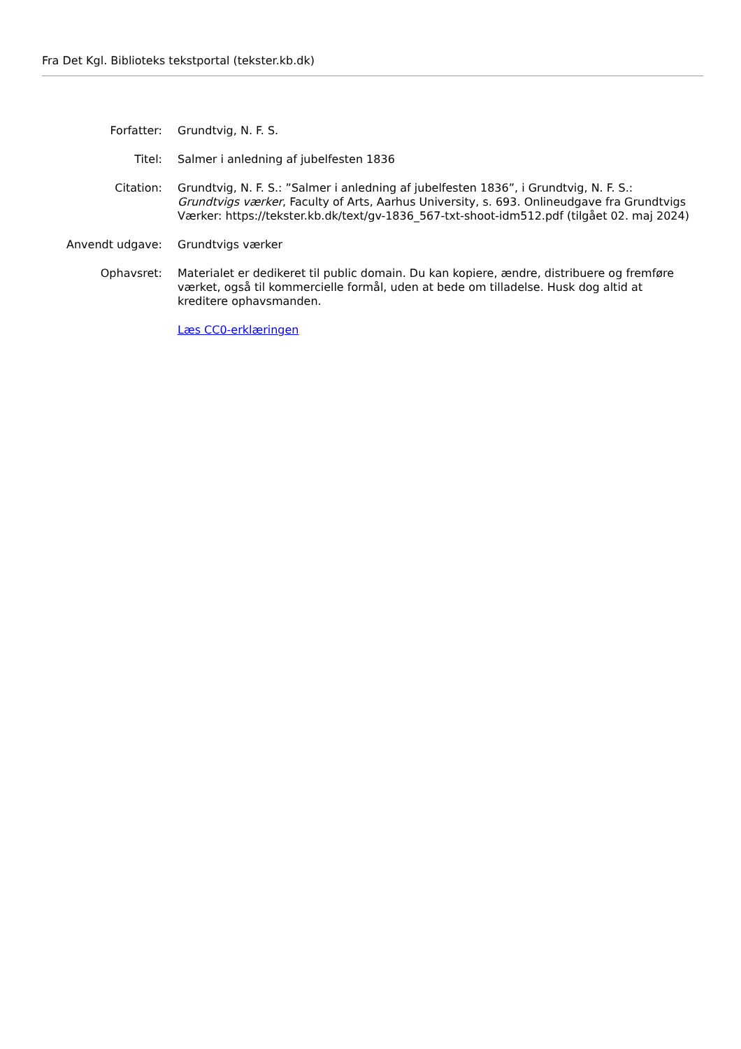Fra Det Kgl. Biblioteks tekstportal (tekster.kb.dk)
| Forfatter: | Grundtvig, N. F. S. |
| Titel: | Salmer i anledning af jubelfesten 1836 |
| Citation: | Grundtvig, N. F. S.: ”Salmer i anledning af jubelfesten 1836”, i Grundtvig, N. F. S.: Grundtvigs værker , Faculty of Arts, Aarhus University, s. 693. Onlineudgave fra Grundtvigs Værker: https://tekster.kb.dk/text/gv-1836_567-txt-shoot-idm512.pdf (tilgået 02. maj 2024) |
| Anvendt udgave: | Grundtvigs værker |
| Ophavsret: | Materialet er dedikeret til public domain. Du kan kopiere, ændre, distribuere og fremføre værket, også til kommercielle formål, uden at bede om tilladelse. Husk dog altid at kreditere ophavsmanden. |
| | Læs CC0-erklæringen |